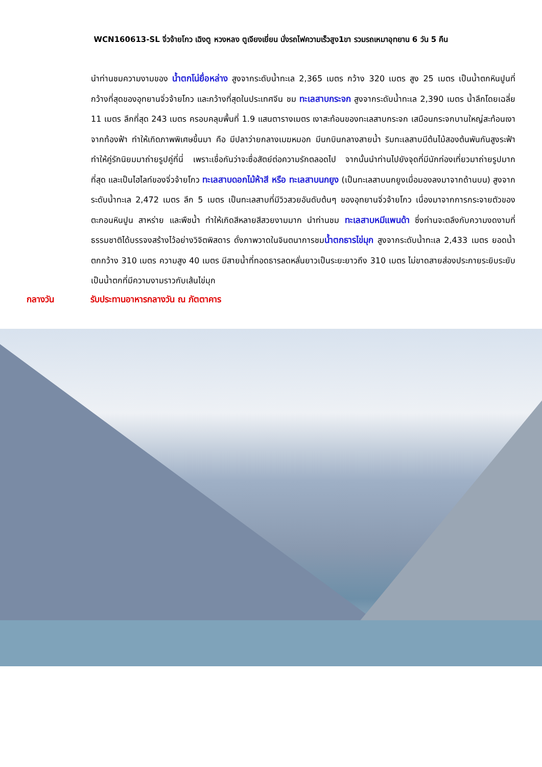WCN160613-SL จิ่วจ้ายโกว เฉิงตู หวงหลง ตูเจียงเยี่ยน นั่งรถไฟความเร็วสูง1ขา รวมรถเหมาอุทยาน 6 วัน 5 คืน
นำท่านชมความงามของ น้ำตกโน่ยื่อหล่าง สูงจากระดับน้ำทะเล 2,365 เมตร กว้าง 320 เมตร สูง 25 เมตร เป็นน้ำตกหินปูนที่กว้างที่สุดของอุทยานจิ่วจ้ายโกว และกว้างที่สุดในประเทศจีน ชม ทะเลสาบกระจก สูงจากระดับน้ำทะเล 2,390 เมตร น้ำลึกโดยเฉลี่ย 11 เมตร ลึกที่สุด 243 เมตร ครอบคลุมพื้นที่ 1.9 แสนตารางเมตร เงาสะท้อนของทะเลสาบกระจก เสมือนกระจกบานใหญ่สะท้อนเงาจากท้องฟ้า ทำให้เกิดภาพพิเศษขึ้นมา คือ มีปลาว่ายกลางเมฆหมอก มีนกบินกลางสายน้ำ ริมทะเลสาบมีต้นไม้สองต้นพันกันสูงระฟ้า ทำให้คู่รักนิยมมาถ่ายรูปคู่ที่นี่ เพราะเชื่อกันว่าจะซื่อสัตย์ต่อความรักตลอดไป จากนั้นนำท่านไปยังจุดที่มีนักท่องเที่ยวมาถ่ายรูปมากที่สุด และเป็นไฮไลท์ของจิ่วจ้ายโกว ทะเลสาบดอกไม้ห้าสี หรือ ทะเลสาบนกยูง (เป็นทะเลสาบนกยูงเมื่อมองลงมาจากด้านบน) สูงจากระดับน้ำทะเล 2,472 เมตร ลึก 5 เมตร เป็นทะเลสาบที่มีวิวสวยอันดับต้นๆ ของอุทยานจิ่วจ้ายโกว เนื่องมาจากการกระจายตัวของตะกอนหินปูน สาหร่าย และพืชน้ำ ทำให้เกิดสีหลายสีสวยงามมาก นำท่านชม ทะเลสาบหมีแพนด้า ซึ่งท่านจะตลึงกับความงดงามที่ธรรมชาติได้บรรจงสร้างไว้อย่างวิจิตพิสดาร ดั่งภาพวาดในจินตนาการชมน้ำตกธารไข่มุก สูงจากระดับน้ำทะเล 2,433 เมตร ยอดน้ำตกกว้าง 310 เมตร ความสูง 40 เมตร มีสายน้ำที่ทอดธารลดหลั่นยาวเป็นระยะยาวถึง 310 เมตร ไม่ขาดสายส่องประกายระยิบระยับ เป็นน้ำตกที่มีความงามราวกับเส้นไข่มุก
กลางวัน รับประทานอาหารกลางวัน ณ ภัตตาคาร